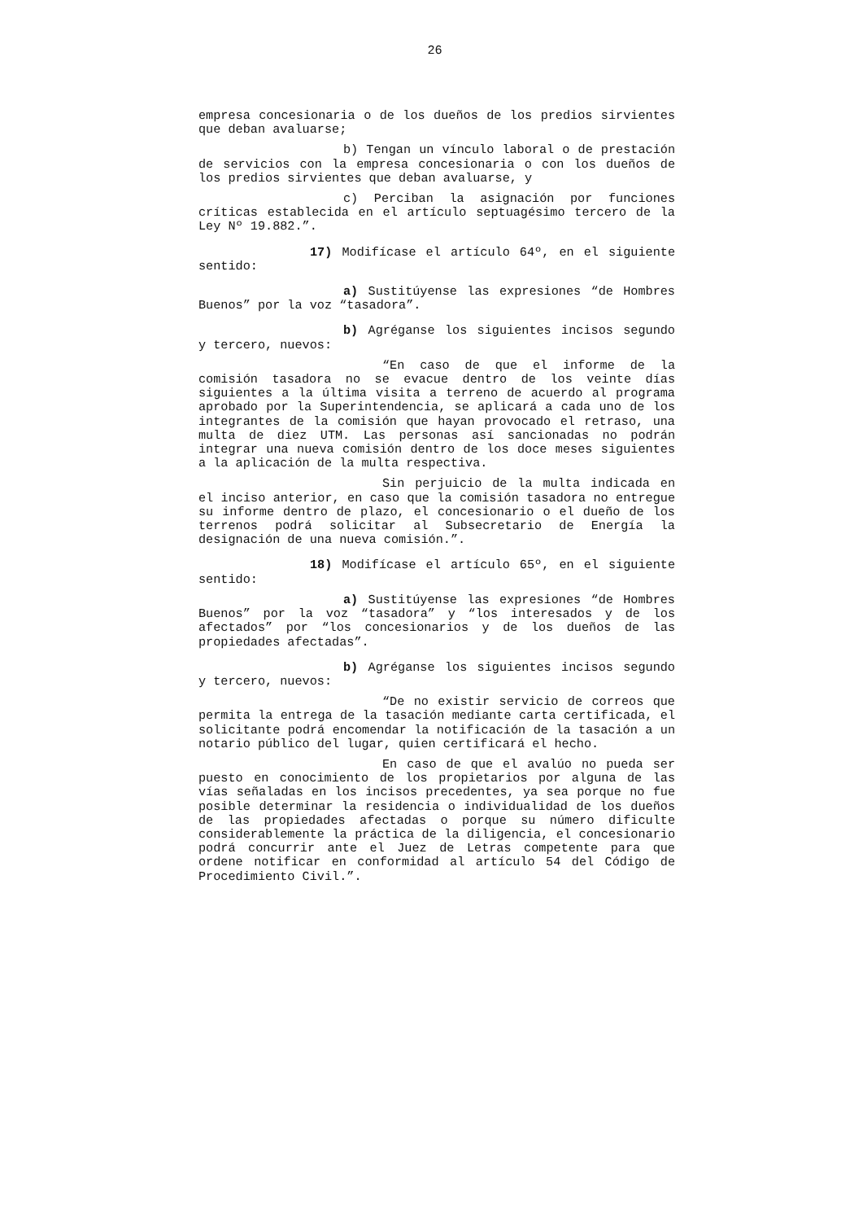26
empresa concesionaria o de los dueños de los predios sirvientes que deban avaluarse;
b) Tengan un vínculo laboral o de prestación de servicios con la empresa concesionaria o con los dueños de los predios sirvientes que deban avaluarse, y
c) Perciban la asignación por funciones críticas establecida en el artículo septuagésimo tercero de la Ley Nº 19.882.”.
17) Modifícase el artículo 64º, en el siguiente sentido:
a) Sustitúyense las expresiones “de Hombres Buenos” por la voz “tasadora”.
b) Agréganse los siguientes incisos segundo y tercero, nuevos:
“En caso de que el informe de la comisión tasadora no se evacue dentro de los veinte días siguientes a la última visita a terreno de acuerdo al programa aprobado por la Superintendencia, se aplicará a cada uno de los integrantes de la comisión que hayan provocado el retraso, una multa de diez UTM. Las personas así sancionadas no podrán integrar una nueva comisión dentro de los doce meses siguientes a la aplicación de la multa respectiva.
Sin perjuicio de la multa indicada en el inciso anterior, en caso que la comisión tasadora no entregue su informe dentro de plazo, el concesionario o el dueño de los terrenos podrá solicitar al Subsecretario de Energía la designación de una nueva comisión.”.
18) Modifícase el artículo 65º, en el siguiente sentido:
a) Sustitúyense las expresiones “de Hombres Buenos” por la voz “tasadora” y “los interesados y de los afectados” por “los concesionarios y de los dueños de las propiedades afectadas”.
b) Agréganse los siguientes incisos segundo y tercero, nuevos:
“De no existir servicio de correos que permita la entrega de la tasación mediante carta certificada, el solicitante podrá encomendar la notificación de la tasación a un notario público del lugar, quien certificará el hecho.
En caso de que el avalúo no pueda ser puesto en conocimiento de los propietarios por alguna de las vías señaladas en los incisos precedentes, ya sea porque no fue posible determinar la residencia o individualidad de los dueños de las propiedades afectadas o porque su número dificulte considerablemente la práctica de la diligencia, el concesionario podrá concurrir ante el Juez de Letras competente para que ordene notificar en conformidad al artículo 54 del Código de Procedimiento Civil.”.